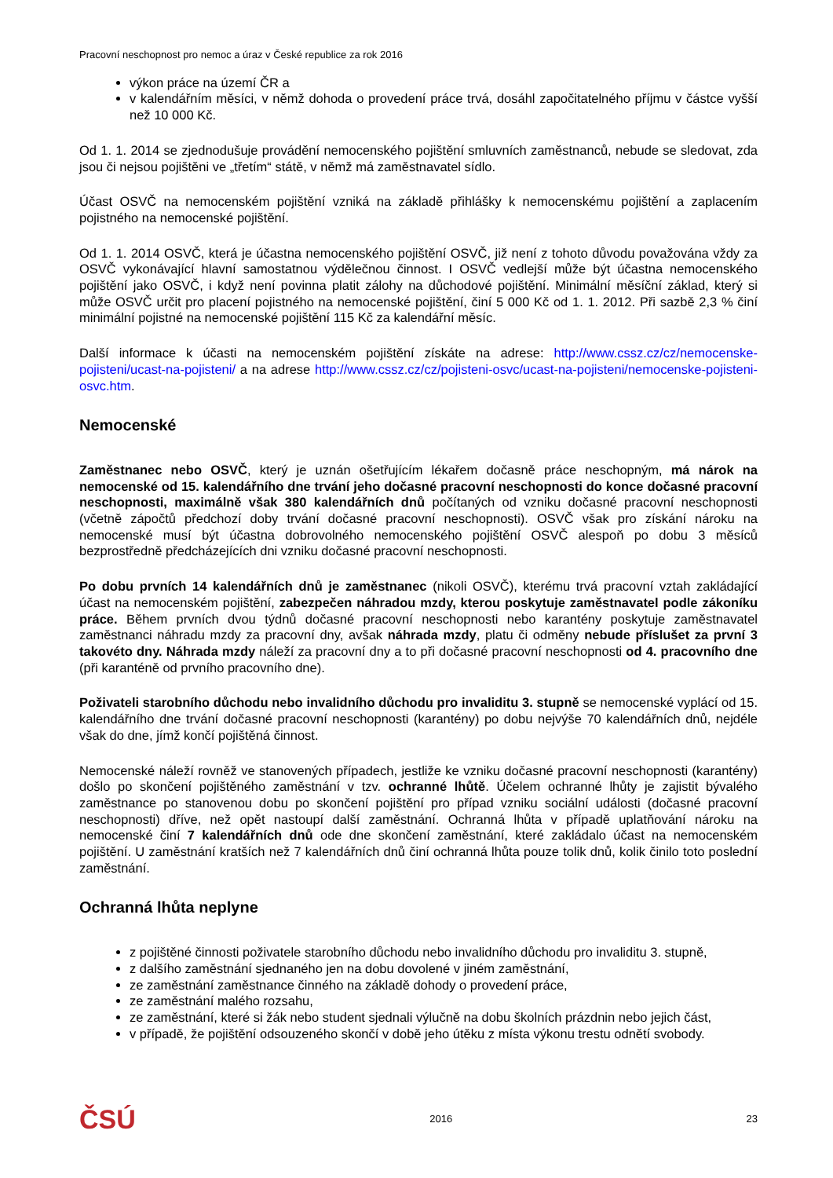Pracovní neschopnost pro nemoc a úraz v České republice za rok 2016
výkon práce na území ČR a
v kalendářním měsíci, v němž dohoda o provedení práce trvá, dosáhl započitatelného příjmu v částce vyšší než 10 000 Kč.
Od 1. 1. 2014 se zjednodušuje provádění nemocenského pojištění smluvních zaměstnanců, nebude se sledovat, zda jsou či nejsou pojištěni ve „třetím“ státě, v němž má zaměstnavatel sídlo.
Účast OSVČ na nemocenském pojištění vzniká na základě přihlášky k nemocenskému pojištění a zaplacením pojistného na nemocenské pojištění.
Od 1. 1. 2014 OSVČ, která je účastna nemocenského pojištění OSVČ, již není z tohoto důvodu považována vždy za OSVČ vykonávající hlavní samostatnou výdělečnou činnost. I OSVČ vedlejší může být účastna nemocenského pojištění jako OSVČ, i když není povinna platit zálohy na důchodové pojištění. Minimální měsíční základ, který si může OSVČ určit pro placení pojistného na nemocenské pojištění, činí 5 000 Kč od 1. 1. 2012. Při sazbě 2,3 % činí minimální pojistné na nemocenské pojištění 115 Kč za kalendářní měsíc.
Další informace k účasti na nemocenském pojištění získáte na adrese: http://www.cssz.cz/cz/nemocenske-pojisteni/ucast-na-pojisteni/ a na adrese http://www.cssz.cz/cz/pojisteni-osvc/ucast-na-pojisteni/nemocenske-pojisteni-osvc.htm.
Nemocenské
Zaměstnanec nebo OSVČ, který je uznán ošetřujícím lékařem dočasně práce neschopným, má nárok na nemocenské od 15. kalendářního dne trvání jeho dočasné pracovní neschopnosti do konce dočasné pracovní neschopnosti, maximálně však 380 kalendářních dnů počítaných od vzniku dočasné pracovní neschopnosti (včetně zápočtů předchozí doby trvání dočasné pracovní neschopnosti). OSVČ však pro získání nároku na nemocenské musí být účastna dobrovolného nemocenského pojištění OSVČ alespoň po dobu 3 měsíců bezprostředně předcházejících dni vzniku dočasné pracovní neschopnosti.
Po dobu prvních 14 kalendářních dnů je zaměstnanec (nikoli OSVČ), kterému trvá pracovní vztah zakládající účast na nemocenském pojištění, zabezpečen náhradou mzdy, kterou poskytuje zaměstnavatel podle zákoníku práce. Během prvních dvou týdnů dočasné pracovní neschopnosti nebo karantény poskytuje zaměstnavatel zaměstnanci náhradu mzdy za pracovní dny, avšak náhrada mzdy, platu či odměny nebude příslušet za první 3 takovéto dny. Náhrada mzdy náleží za pracovní dny a to při dočasné pracovní neschopnosti od 4. pracovního dne (při karanténě od prvního pracovního dne).
Poživateli starobního důchodu nebo invalidního důchodu pro invaliditu 3. stupně se nemocenské vyplácí od 15. kalendářního dne trvání dočasné pracovní neschopnosti (karantény) po dobu nejvýše 70 kalendářních dnů, nejdéle však do dne, jímž končí pojištěná činnost.
Nemocenské náleží rovněž ve stanovených případech, jestliže ke vzniku dočasné pracovní neschopnosti (karantény) došlo po skončení pojištěného zaměstnání v tzv. ochranné lhůtě. Účelem ochranné lhůty je zajistit bývalého zaměstnance po stanovenou dobu po skončení pojištění pro případ vzniku sociální události (dočasné pracovní neschopnosti) dříve, než opět nastoupí další zaměstnání. Ochranná lhůta v případě uplatňování nároku na nemocenské činí 7 kalendářních dnů ode dne skončení zaměstnání, které zakládalo účast na nemocenském pojištění. U zaměstnání kratších než 7 kalendářních dnů činí ochranná lhůta pouze tolik dnů, kolik činilo toto poslední zaměstnání.
Ochranná lhůta neplyne
z pojištěné činnosti poživatele starobního důchodu nebo invalidního důchodu pro invaliditu 3. stupně,
z dalšího zaměstnání sjednaného jen na dobu dovolené v jiném zaměstnání,
ze zaměstnání zaměstnance činného na základě dohody o provedení práce,
ze zaměstnání malého rozsahu,
ze zaměstnání, které si žák nebo student sjednali výlučně na dobu školních prázdnin nebo jejich část,
v případě, že pojištění odsouzeného skončí v době jeho útěku z místa výkonu trestu odnětí svobody.
ČSÚ 2016 23